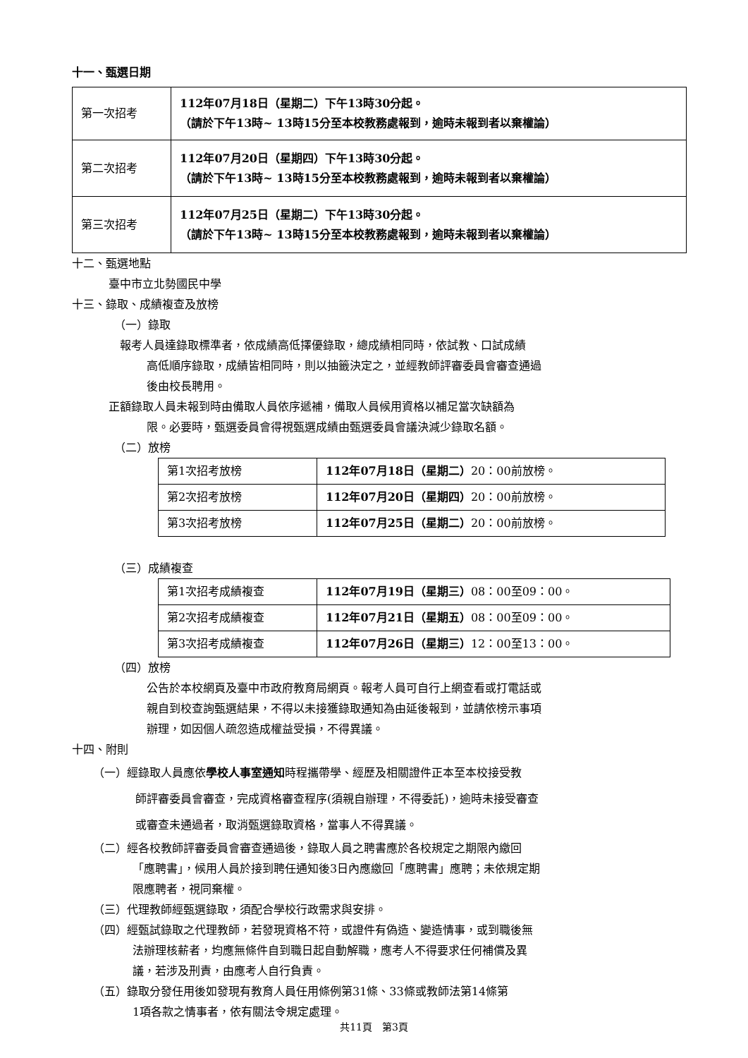十一、甄選日期
| 第一次招考 | 112年07月18日（星期二）下午13時30分起。 （請於下午13時~ 13時15分至本校教務處報到，逾時未報到者以棄權論） |
| 第二次招考 | 112年07月20日（星期四）下午13時30分起。 （請於下午13時~ 13時15分至本校教務處報到，逾時未報到者以棄權論） |
| 第三次招考 | 112年07月25日（星期二）下午13時30分起。 （請於下午13時~ 13時15分至本校教務處報到，逾時未報到者以棄權論） |
十二、甄選地點
臺中市立北勢國民中學
十三、錄取、成績複查及放榜
（一）錄取
報考人員達錄取標準者，依成績高低擇優錄取，總成績相同時，依試教、口試成績
高低順序錄取，成績皆相同時，則以抽籤決定之，並經教師評審委員會審查通過
後由校長聘用。
正額錄取人員未報到時由備取人員依序遞補，備取人員候用資格以補足當次缺額為
限。必要時，甄選委員會得視甄選成績由甄選委員會議決減少錄取名額。
（二）放榜
| 第1次招考放榜 | 112年07月18日（星期二） 20：00前放榜。 |
| 第2次招考放榜 | 112年07月20日（星期四） 20：00前放榜。 |
| 第3次招考放榜 | 112年07月25日（星期二） 20：00前放榜。 |
（三）成績複查
| 第1次招考成績複查 | 112年07月19日（星期三） 08：00至09：00。 |
| 第2次招考成績複查 | 112年07月21日（星期五） 08：00至09：00。 |
| 第3次招考成績複查 | 112年07月26日（星期三） 12：00至13：00。 |
（四）放榜
公告於本校網頁及臺中市政府教育局網頁。報考人員可自行上網查看或打電話或
親自到校查詢甄選結果，不得以未接獲錄取通知為由延後報到，並請依榜示事項
辦理，如因個人疏忽造成權益受損，不得異議。
十四、附則
（一）經錄取人員應依學校人事室通知時程攜帶學、經歷及相關證件正本至本校接受教
師評審委員會審查，完成資格審查程序(須親自辦理，不得委託)，逾時未接受審查
或審查未通過者，取消甄選錄取資格，當事人不得異議。
（二）經各校教師評審委員會審查通過後，錄取人員之聘書應於各校規定之期限內繳回
「應聘書」，候用人員於接到聘任通知後3日內應繳回「應聘書」應聘；未依規定期
限應聘者，視同棄權。
（三）代理教師經甄選錄取，須配合學校行政需求與安排。
（四）經甄試錄取之代理教師，若發現資格不符，或證件有偽造、變造情事，或到職後無
法辦理核薪者，均應無條件自到職日起自動解職，應考人不得要求任何補償及異
議，若涉及刑責，由應考人自行負責。
（五）錄取分發任用後如發現有教育人員任用條例第31條、33條或教師法第14條第
1項各款之情事者，依有關法令規定處理。
共11頁　第3頁